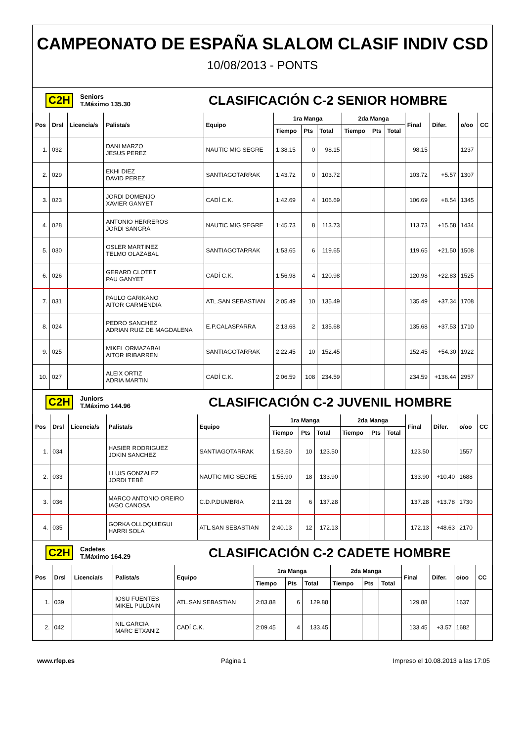CAMPEONATO DE ESPAÑA SLALOM CLASIF INDIV CSD
10/08/2013 - PONTS
C2H Seniors
T.Máximo 135.30 CLASIFICACIÓN C-2 SENIOR HOMBRE
| Pos | Drsl | Licencia/s | Palista/s | Equipo | 1ra Manga | | | 2da Manga | | | Final | Difer. | o/oo | CC |
| --- | --- | --- | --- | --- | --- | --- | --- | --- | --- | --- | --- | --- | --- | --- |
| | | | | | Tiempo | Pts | Total | Tiempo | Pts | Total | | | | |
| 1. | 032 | | DANI MARZO JESUS PEREZ | NAUTIC MIG SEGRE | 1:38.15 | 0 | 98.15 | | | | 98.15 | | 1237 | |
| 2. | 029 | | EKHI DIEZ DAVID PEREZ | SANTIAGOTARRAK | 1:43.72 | 0 | 103.72 | | | | 103.72 | +5.57 | 1307 | |
| 3. | 023 | | JORDI DOMENJO XAVIER GANYET | CADÍ C.K. | 1:42.69 | 4 | 106.69 | | | | 106.69 | +8.54 | 1345 | |
| 4. | 028 | | ANTONIO HERREROS JORDI SANGRA | NAUTIC MIG SEGRE | 1:45.73 | 8 | 113.73 | | | | 113.73 | +15.58 | 1434 | |
| 5. | 030 | | OSLER MARTINEZ TELMO OLAZABAL | SANTIAGOTARRAK | 1:53.65 | 6 | 119.65 | | | | 119.65 | +21.50 | 1508 | |
| 6. | 026 | | GERARD CLOTET PAU GANYET | CADÍ C.K. | 1:56.98 | 4 | 120.98 | | | | 120.98 | +22.83 | 1525 | |
| 7. | 031 | | PAULO GARIKANO AITOR GARMENDIA | ATL.SAN SEBASTIAN | 2:05.49 | 10 | 135.49 | | | | 135.49 | +37.34 | 1708 | |
| 8. | 024 | | PEDRO SANCHEZ ADRIAN RUIZ DE MAGDALENA | E.P.CALASPARRA | 2:13.68 | 2 | 135.68 | | | | 135.68 | +37.53 | 1710 | |
| 9. | 025 | | MIKEL ORMAZABAL AITOR IRIBARREN | SANTIAGOTARRAK | 2:22.45 | 10 | 152.45 | | | | 152.45 | +54.30 | 1922 | |
| 10. | 027 | | ALEIX ORTIZ ADRIA MARTIN | CADÍ C.K. | 2:06.59 | 108 | 234.59 | | | | 234.59 | +136.44 | 2957 | |
C2H Juniors
T.Máximo 144.96 CLASIFICACIÓN C-2 JUVENIL HOMBRE
| Pos | Drsl | Licencia/s | Palista/s | Equipo | 1ra Manga | | | 2da Manga | | | Final | Difer. | o/oo | CC |
| --- | --- | --- | --- | --- | --- | --- | --- | --- | --- | --- | --- | --- | --- | --- |
| | | | | | Tiempo | Pts | Total | Tiempo | Pts | Total | | | | |
| 1. | 034 | | HASIER RODRIGUEZ JOKIN SANCHEZ | SANTIAGOTARRAK | 1:53.50 | 10 | 123.50 | | | | 123.50 | | 1557 | |
| 2. | 033 | | LLUIS GONZALEZ JORDI TEBÉ | NAUTIC MIG SEGRE | 1:55.90 | 18 | 133.90 | | | | 133.90 | +10.40 | 1688 | |
| 3. | 036 | | MARCO ANTONIO OREIRO IAGO CANOSA | C.D.P.DUMBRIA | 2:11.28 | 6 | 137.28 | | | | 137.28 | +13.78 | 1730 | |
| 4. | 035 | | GORKA OLLOQUIEGUI HARRI SOLA | ATL.SAN SEBASTIAN | 2:40.13 | 12 | 172.13 | | | | 172.13 | +48.63 | 2170 | |
C2H Cadetes
T.Máximo 164.29 CLASIFICACIÓN C-2 CADETE HOMBRE
| Pos | Drsl | Licencia/s | Palista/s | Equipo | 1ra Manga | | | 2da Manga | | | Final | Difer. | o/oo | CC |
| --- | --- | --- | --- | --- | --- | --- | --- | --- | --- | --- | --- | --- | --- | --- |
| | | | | | Tiempo | Pts | Total | Tiempo | Pts | Total | | | | |
| 1. | 039 | | IOSU FUENTES MIKEL PULDAIN | ATL.SAN SEBASTIAN | 2:03.88 | 6 | 129.88 | | | | 129.88 | | 1637 | |
| 2. | 042 | | NIL GARCIA MARC ETXANIZ | CADÍ C.K. | 2:09.45 | 4 | 133.45 | | | | 133.45 | +3.57 | 1682 | |
www.rfep.es Página 1 Impreso el 10.08.2013 a las 17:05